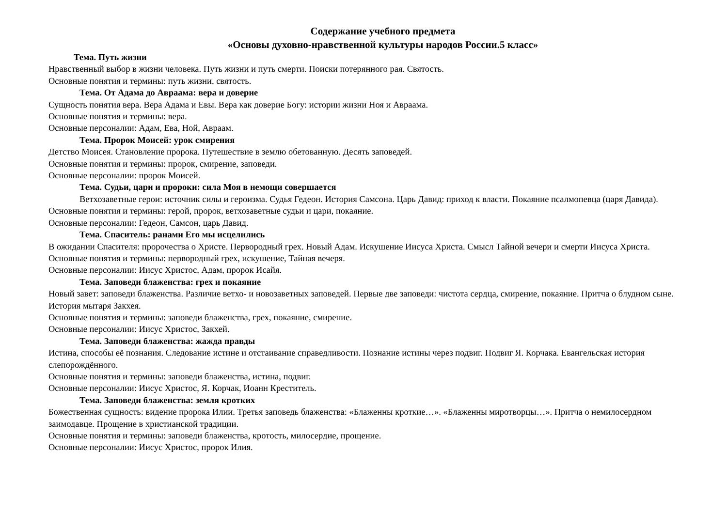Содержание учебного предмета
«Основы духовно-нравственной культуры народов России.5 класс»
Тема. Путь жизни
Нравственный выбор в жизни человека. Путь жизни и путь смерти. Поиски потерянного рая. Святость.
Основные понятия и термины: путь жизни, святость.
Тема. От Адама до Авраама: вера и доверие
Сущность понятия вера. Вера Адама и Евы. Вера как доверие Богу: истории жизни Ноя и Авраама.
Основные понятия и термины: вера.
Основные персоналии: Адам, Ева, Ной, Авраам.
Тема. Пророк Моисей: урок смирения
Детство Моисея. Становление пророка. Путешествие в землю обетованную. Десять заповедей.
Основные понятия и термины: пророк, смирение, заповеди.
Основные персоналии: пророк Моисей.
Тема. Судьи, цари и пророки: сила Моя в немощи совершается
Ветхозаветные герои: источник силы и героизма. Судья Гедеон. История Самсона. Царь Давид: приход к власти. Покаяние псалмопевца (царя Давида).
Основные понятия и термины: герой, пророк, ветхозаветные судьи и цари, покаяние.
Основные персоналии: Гедеон, Самсон, царь Давид.
Тема. Спаситель: ранами Его мы исцелились
В ожидании Спасителя: пророчества о Христе. Первородный грех. Новый Адам. Искушение Иисуса Христа. Смысл Тайной вечери и смерти Иисуса Христа.
Основные понятия и термины: первородный грех, искушение, Тайная вечеря.
Основные персоналии: Иисус Христос, Адам, пророк Исайя.
Тема. Заповеди блаженства: грех и покаяние
Новый завет: заповеди блаженства. Различие ветхо- и новозаветных заповедей. Первые две заповеди: чистота сердца, смирение, покаяние. Притча о блудном сыне. История мытаря Закхея.
Основные понятия и термины: заповеди блаженства, грех, покаяние, смирение.
Основные персоналии: Иисус Христос, Закхей.
Тема. Заповеди блаженства: жажда правды
Истина, способы её познания. Следование истине и отстаивание справедливости. Познание истины через подвиг. Подвиг Я. Корчака. Евангельская история слепорождённого.
Основные понятия и термины: заповеди блаженства, истина, подвиг.
Основные персоналии: Иисус Христос, Я. Корчак, Иоанн Креститель.
Тема. Заповеди блаженства: земля кротких
Божественная сущность: видение пророка Илии. Третья заповедь блаженства: «Блаженны кроткие…». «Блаженны миротворцы…». Притча о немилосердном заимодавце. Прощение в христианской традиции.
Основные понятия и термины: заповеди блаженства, кротость, милосердие, прощение.
Основные персоналии: Иисус Христос, пророк Илия.